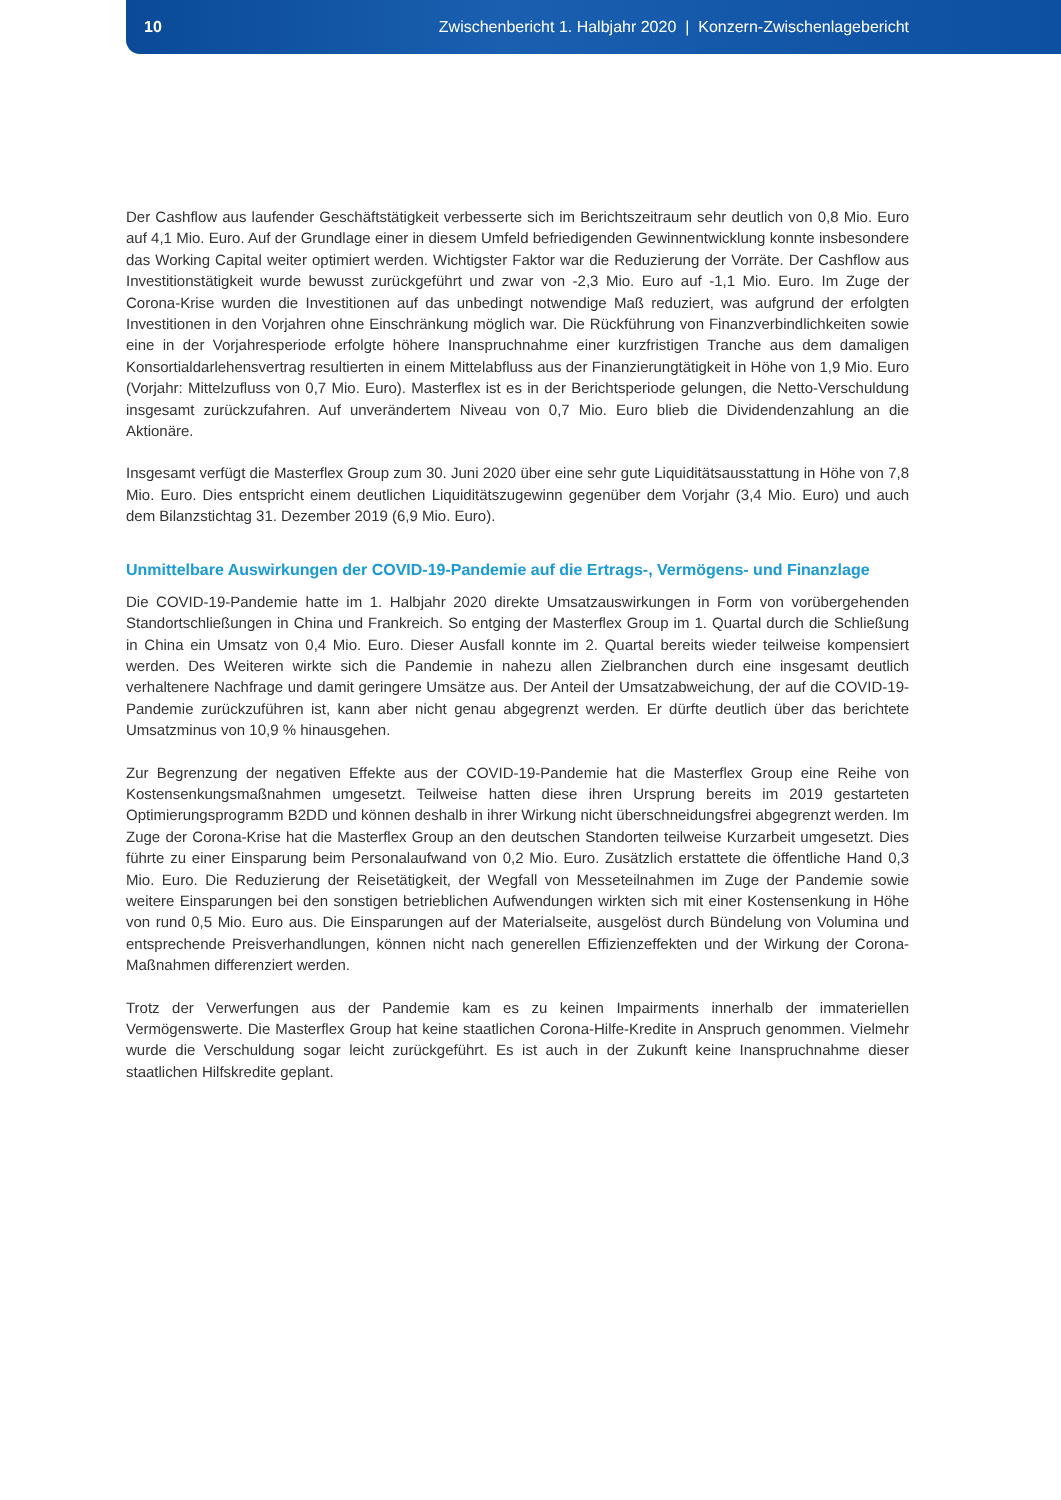10 Zwischenbericht 1. Halbjahr 2020 | Konzern-Zwischenlagebericht
Der Cashflow aus laufender Geschäftstätigkeit verbesserte sich im Berichtszeitraum sehr deutlich von 0,8 Mio. Euro auf 4,1 Mio. Euro. Auf der Grundlage einer in diesem Umfeld befriedigenden Gewinnentwicklung konnte insbesondere das Working Capital weiter optimiert werden. Wichtigster Faktor war die Reduzierung der Vorräte. Der Cashflow aus Investitionstätigkeit wurde bewusst zurückgeführt und zwar von -2,3 Mio. Euro auf -1,1 Mio. Euro. Im Zuge der Corona-Krise wurden die Investitionen auf das unbedingt notwendige Maß reduziert, was aufgrund der erfolgten Investitionen in den Vorjahren ohne Einschränkung möglich war. Die Rückführung von Finanzverbindlichkeiten sowie eine in der Vorjahresperiode erfolgte höhere Inanspruchnahme einer kurzfristigen Tranche aus dem damaligen Konsortialdarlehensvertrag resultierten in einem Mittelabfluss aus der Finanzierungtätigkeit in Höhe von 1,9 Mio. Euro (Vorjahr: Mittelzufluss von 0,7 Mio. Euro). Masterflex ist es in der Berichtsperiode gelungen, die Netto-Verschuldung insgesamt zurückzufahren. Auf unverändertem Niveau von 0,7 Mio. Euro blieb die Dividendenzahlung an die Aktionäre.
Insgesamt verfügt die Masterflex Group zum 30. Juni 2020 über eine sehr gute Liquiditätsausstattung in Höhe von 7,8 Mio. Euro. Dies entspricht einem deutlichen Liquiditätszugewinn gegenüber dem Vorjahr (3,4 Mio. Euro) und auch dem Bilanzstichtag 31. Dezember 2019 (6,9 Mio. Euro).
Unmittelbare Auswirkungen der COVID-19-Pandemie auf die Ertrags-, Vermögens- und Finanzlage
Die COVID-19-Pandemie hatte im 1. Halbjahr 2020 direkte Umsatzauswirkungen in Form von vorübergehenden Standortschließungen in China und Frankreich. So entging der Masterflex Group im 1. Quartal durch die Schließung in China ein Umsatz von 0,4 Mio. Euro. Dieser Ausfall konnte im 2. Quartal bereits wieder teilweise kompensiert werden. Des Weiteren wirkte sich die Pandemie in nahezu allen Zielbranchen durch eine insgesamt deutlich verhaltenere Nachfrage und damit geringere Umsätze aus. Der Anteil der Umsatzabweichung, der auf die COVID-19-Pandemie zurückzuführen ist, kann aber nicht genau abgegrenzt werden. Er dürfte deutlich über das berichtete Umsatzminus von 10,9 % hinausgehen.
Zur Begrenzung der negativen Effekte aus der COVID-19-Pandemie hat die Masterflex Group eine Reihe von Kostensenkungsmaßnahmen umgesetzt. Teilweise hatten diese ihren Ursprung bereits im 2019 gestarteten Optimierungsprogramm B2DD und können deshalb in ihrer Wirkung nicht überschneidungsfrei abgegrenzt werden. Im Zuge der Corona-Krise hat die Masterflex Group an den deutschen Standorten teilweise Kurzarbeit umgesetzt. Dies führte zu einer Einsparung beim Personalaufwand von 0,2 Mio. Euro. Zusätzlich erstattete die öffentliche Hand 0,3 Mio. Euro. Die Reduzierung der Reisetätigkeit, der Wegfall von Messeteilnahmen im Zuge der Pandemie sowie weitere Einsparungen bei den sonstigen betrieblichen Aufwendungen wirkten sich mit einer Kostensenkung in Höhe von rund 0,5 Mio. Euro aus. Die Einsparungen auf der Materialseite, ausgelöst durch Bündelung von Volumina und entsprechende Preisverhandlungen, können nicht nach generellen Effizienzeffekten und der Wirkung der Corona-Maßnahmen differenziert werden.
Trotz der Verwerfungen aus der Pandemie kam es zu keinen Impairments innerhalb der immateriellen Vermögenswerte. Die Masterflex Group hat keine staatlichen Corona-Hilfe-Kredite in Anspruch genommen. Vielmehr wurde die Verschuldung sogar leicht zurückgeführt. Es ist auch in der Zukunft keine Inanspruchnahme dieser staatlichen Hilfskredite geplant.